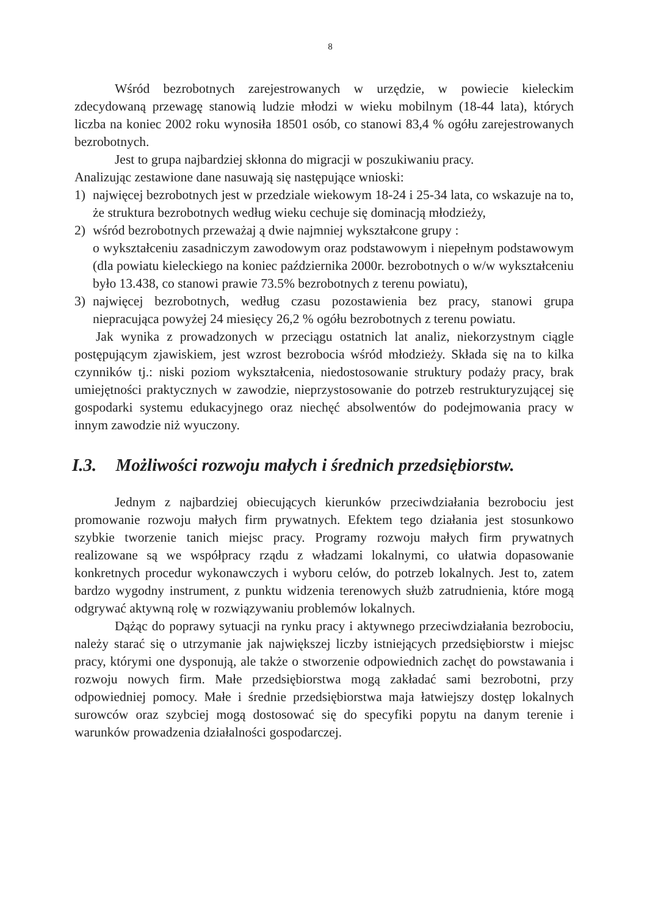8
Wśród bezrobotnych zarejestrowanych w urzędzie, w powiecie kieleckim zdecydowaną przewagę stanowią ludzie młodzi w wieku mobilnym (18-44 lata), których liczba na koniec 2002 roku wynosiła 18501 osób, co stanowi 83,4 % ogółu zarejestrowanych bezrobotnych.
Jest to grupa najbardziej skłonna do migracji w poszukiwaniu pracy.
Analizując zestawione dane nasuwają się następujące wnioski:
1) najwięcej bezrobotnych jest w przedziale wiekowym 18-24 i 25-34 lata, co wskazuje na to, że struktura bezrobotnych według wieku cechuje się dominacją młodzieży,
2) wśród bezrobotnych przeważaj ą dwie najmniej wykształcone grupy :
o wykształceniu zasadniczym zawodowym oraz podstawowym i niepełnym podstawowym (dla powiatu kieleckiego na koniec października 2000r. bezrobotnych o w/w wykształceniu było 13.438, co stanowi prawie 73.5% bezrobotnych z terenu powiatu),
3) najwięcej bezrobotnych, według czasu pozostawienia bez pracy, stanowi grupa niepracująca powyżej 24 miesięcy 26,2 % ogółu bezrobotnych z terenu powiatu.
Jak wynika z prowadzonych w przeciągu ostatnich lat analiz, niekorzystnym ciągle postępującym zjawiskiem, jest wzrost bezrobocia wśród młodzieży. Składa się na to kilka czynników tj.: niski poziom wykształcenia, niedostosowanie struktury podaży pracy, brak umiejętności praktycznych w zawodzie, nieprzystosowanie do potrzeb restrukturyzującej się gospodarki systemu edukacyjnego oraz niechęć absolwentów do podejmowania pracy w innym zawodzie niż wyuczony.
I.3. Możliwości rozwoju małych i średnich przedsiębiorstw.
Jednym z najbardziej obiecujących kierunków przeciwdziałania bezrobociu jest promowanie rozwoju małych firm prywatnych. Efektem tego działania jest stosunkowo szybkie tworzenie tanich miejsc pracy. Programy rozwoju małych firm prywatnych realizowane są we współpracy rządu z władzami lokalnymi, co ułatwia dopasowanie konkretnych procedur wykonawczych i wyboru celów, do potrzeb lokalnych. Jest to, zatem bardzo wygodny instrument, z punktu widzenia terenowych służb zatrudnienia, które mogą odgrywać aktywną rolę w rozwiązywaniu problemów lokalnych.
Dążąc do poprawy sytuacji na rynku pracy i aktywnego przeciwdziałania bezrobociu, należy starać się o utrzymanie jak największej liczby istniejących przedsiębiorstw i miejsc pracy, którymi one dysponują, ale także o stworzenie odpowiednich zachęt do powstawania i rozwoju nowych firm. Małe przedsiębiorstwa mogą zakładać sami bezrobotni, przy odpowiedniej pomocy. Małe i średnie przedsiębiorstwa maja łatwiejszy dostęp lokalnych surowców oraz szybciej mogą dostosować się do specyfiki popytu na danym terenie i warunków prowadzenia działalności gospodarczej.